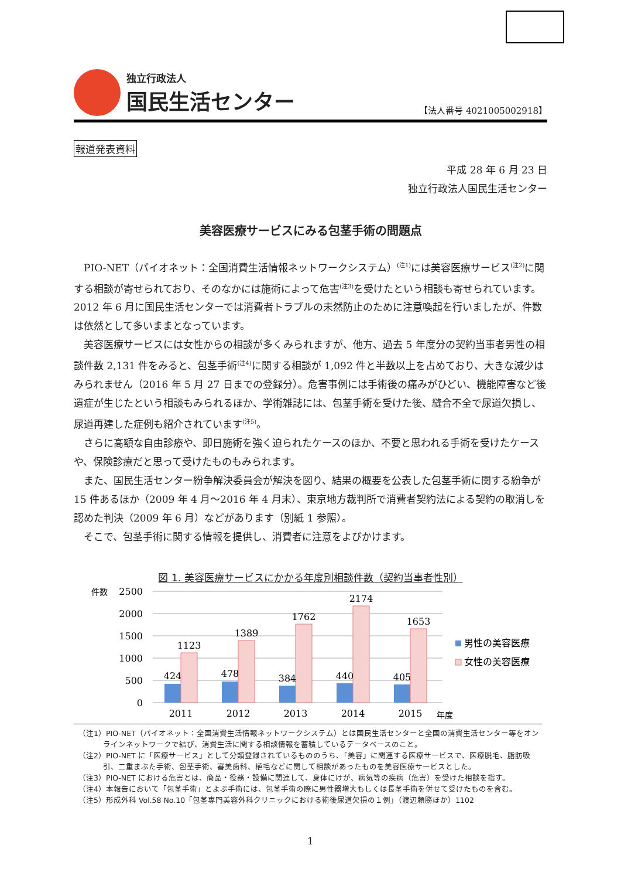独立行政法人
国民生活センター
【法人番号 4021005002918】
報道発表資料
平成 28 年 6 月 23 日
独立行政法人国民生活センター
美容医療サービスにみる包茎手術の問題点
PIO-NET（パイオネット：全国消費生活情報ネットワークシステム）<sup>(注1)</sup>には美容医療サービス<sup>(注2)</sup>に関する相談が寄せられており、そのなかには施術によって危害<sup>(注3)</sup>を受けたという相談も寄せられています。2012 年 6 月に国民生活センターでは消費者トラブルの未然防止のために注意喚起を行いましたが、件数は依然として多いままとなっています。
美容医療サービスには女性からの相談が多くみられますが、他方、過去 5 年度分の契約当事者男性の相談件数 2,131 件をみると、包茎手術<sup>(注4)</sup>に関する相談が 1,092 件と半数以上を占めており、大きな減少はみられません（2016 年 5 月 27 日までの登録分）。危害事例には手術後の痛みがひどい、機能障害など後遺症が生じたという相談もみられるほか、学術雑誌には、包茎手術を受けた後、縫合不全で尿道欠損し、尿道再建した症例も紹介されています<sup>(注5)</sup>。
さらに高額な自由診療や、即日施術を強く迫られたケースのほか、不要と思われる手術を受けたケースや、保険診療だと思って受けたものもみられます。
また、国民生活センター紛争解決委員会が解決を図り、結果の概要を公表した包茎手術に関する紛争が 15 件あるほか（2009 年 4 月～2016 年 4 月末）、東京地方裁判所で消費者契約法による契約の取消しを認めた判決（2009 年 6 月）などがあります（別紙 1 参照）。
そこで、包茎手術に関する情報を提供し、消費者に注意をよびかけます。
図 1. 美容医療サービスにかかる年度別相談件数（契約当事者性別）
件数
2500
2000
1500
1000
500
0
424
1123
478
1389
384
1762
440
2174
405
1653
2011
2012
2013
2014
2015
年度
男性の美容医療
女性の美容医療
（注1）PIO-NET（パイオネット：全国消費生活情報ネットワークシステム）とは国民生活センターと全国の消費生活センター等をオンラインネットワークで結び、消費生活に関する相談情報を蓄積しているデータベースのこと。
（注2）PIO-NET に「医療サービス」として分類登録されているもののうち、「美容」に関連する医療サービスで、医療脱毛、脂肪吸引、二重まぶた手術、包茎手術、審美歯科、植毛などに関して相談があったものを美容医療サービスとした。
（注3）PIO-NET における危害とは、商品・役務・設備に関連して、身体にけが、病気等の疾病（危害）を受けた相談を指す。
（注4）本報告において「包茎手術」とよぶ手術には、包茎手術の際に男性器増大もしくは長茎手術を併せて受けたものを含む。
（注5）形成外科 Vol.58 No.10「包茎専門美容外科クリニックにおける術後尿道欠損の１例」（渡辺頼勝ほか）1102
1